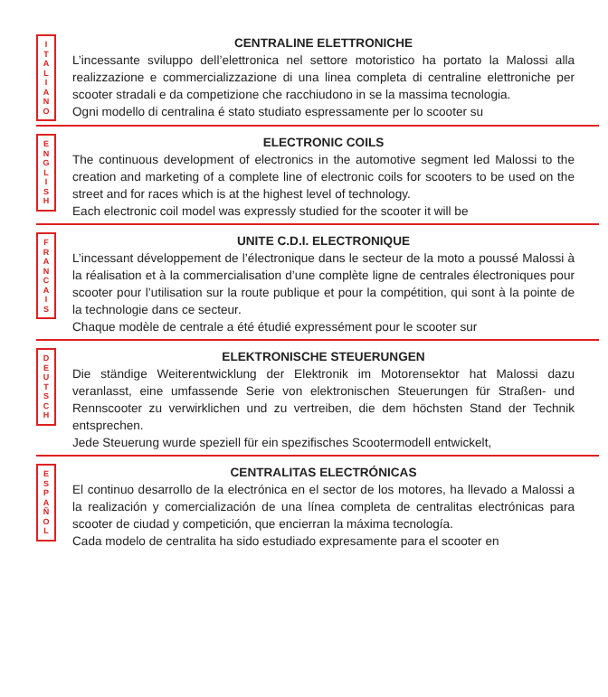I
T
A
L
I
A
N
O
CENTRALINE ELETTRONICHE
L’incessante sviluppo dell’elettronica nel settore motoristico ha portato la Malossi alla realizzazione e commercializzazione di una linea completa di centraline elettroniche per scooter stradali e da competizione che racchiudono in se la massima tecnologia.
Ogni modello di centralina é stato studiato espressamente per lo scooter su
E
N
G
L
I
S
H
ELECTRONIC COILS
The continuous development of electronics in the automotive segment led Malossi to the creation and marketing of a complete line of electronic coils for scooters to be used on the street and for races which is at the highest level of technology.
Each electronic coil model was expressly studied for the scooter it will be
F
R
A
N
C
A
I
S
UNITE C.D.I. ELECTRONIQUE
L’incessant développement de l’électronique dans le secteur de la moto a poussé Malossi à la réalisation et à la commercialisation d’une complète ligne de centrales électroniques pour scooter pour l’utilisation sur la route publique et pour la compétition, qui sont à la pointe de la technologie dans ce secteur.
Chaque modèle de centrale a été étudié expressément pour le scooter sur
D
E
U
T
S
C
H
ELEKTRONISCHE STEUERUNGEN
Die ständige Weiterentwicklung der Elektronik im Motorensektor hat Malossi dazu veranlasst, eine umfassende Serie von elektronischen Steuerungen für Straßen- und Rennscooter zu verwirklichen und zu vertreiben, die dem höchsten Stand der Technik entsprechen.
Jede Steuerung wurde speziell für ein spezifisches Scootermodell entwickelt,
E
S
P
A
Ñ
O
L
CENTRALITAS ELECTRÓNICAS
El continuo desarrollo de la electrónica en el sector de los motores, ha llevado a Malossi a la realización y comercialización de una línea completa de centralitas electrónicas para scooter de ciudad y competición, que encierran la máxima tecnología.
Cada modelo de centralita ha sido estudiado expresamente para el scooter en